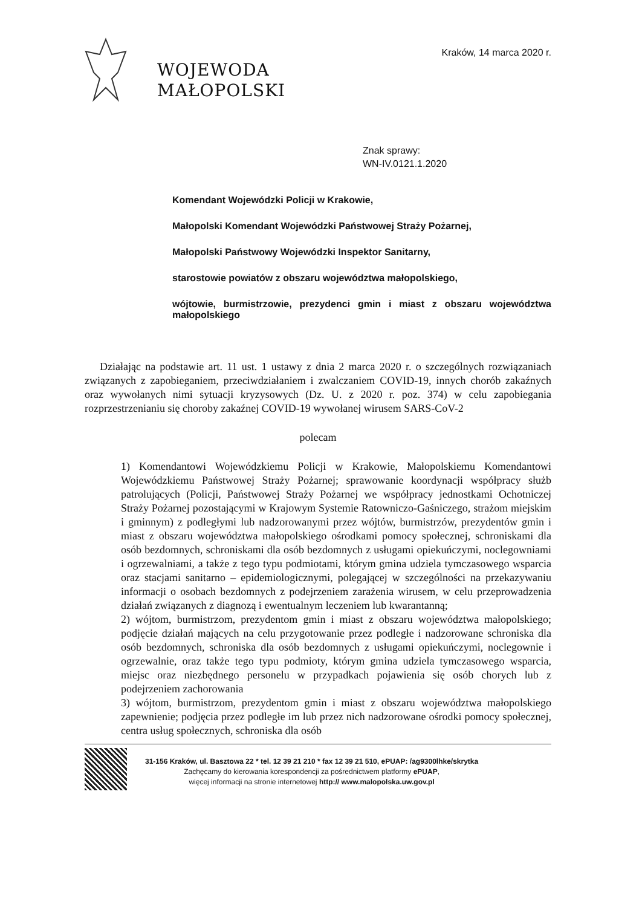WOJEWODA
MAŁOPOLSKI
Kraków, 14 marca 2020 r.
Znak sprawy:
WN-IV.0121.1.2020
Komendant Wojewódzki Policji w Krakowie,
Małopolski Komendant Wojewódzki Państwowej Straży Pożarnej,
Małopolski Państwowy Wojewódzki Inspektor Sanitarny,
starostowie powiatów z obszaru województwa małopolskiego,
wójtowie, burmistrzowie, prezydenci gmin i miast z obszaru województwa małopolskiego
Działając na podstawie art. 11 ust. 1 ustawy z dnia 2 marca 2020 r. o szczególnych rozwiązaniach związanych z zapobieganiem, przeciwdziałaniem i zwalczaniem COVID-19, innych chorób zakaźnych oraz wywołanych nimi sytuacji kryzysowych (Dz. U. z 2020 r. poz. 374) w celu zapobiegania rozprzestrzenianiu się choroby zakaźnej COVID-19 wywołanej wirusem SARS-CoV-2
polecam
1) Komendantowi Wojewódzkiemu Policji w Krakowie, Małopolskiemu Komendantowi Wojewódzkiemu Państwowej Straży Pożarnej; sprawowanie koordynacji współpracy służb patrolujących (Policji, Państwowej Straży Pożarnej we współpracy jednostkami Ochotniczej Straży Pożarnej pozostającymi w Krajowym Systemie Ratowniczo-Gaśniczego, strażom miejskim i gminnym) z podległymi lub nadzorowanymi przez wójtów, burmistrzów, prezydentów gmin i miast z obszaru województwa małopolskiego ośrodkami pomocy społecznej, schroniskami dla osób bezdomnych, schroniskami dla osób bezdomnych z usługami opiekuńczymi, noclegowniami i ogrzewalniami, a także z tego typu podmiotami, którym gmina udziela tymczasowego wsparcia oraz stacjami sanitarno – epidemiologicznymi, polegającej w szczególności na przekazywaniu informacji o osobach bezdomnych z podejrzeniem zarażenia wirusem, w celu przeprowadzenia działań związanych z diagnozą i ewentualnym leczeniem lub kwarantanną;
2) wójtom, burmistrzom, prezydentom gmin i miast z obszaru województwa małopolskiego; podjęcie działań mających na celu przygotowanie przez podległe i nadzorowane schroniska dla osób bezdomnych, schroniska dla osób bezdomnych z usługami opiekuńczymi, noclegownie i ogrzewalnie, oraz także tego typu podmioty, którym gmina udziela tymczasowego wsparcia, miejsc oraz niezbędnego personelu w przypadkach pojawienia się osób chorych lub z podejrzeniem zachorowania
3) wójtom, burmistrzom, prezydentom gmin i miast z obszaru województwa małopolskiego zapewnienie; podjęcia przez podległe im lub przez nich nadzorowane ośrodki pomocy społecznej, centra usług społecznych, schroniska dla osób
31-156 Kraków, ul. Basztowa 22 * tel. 12 39 21 210 * fax 12 39 21 510, ePUAP: /ag9300lhke/skrytka
Zachęcamy do kierowania korespondencji za pośrednictwem platformy ePUAP,
więcej informacji na stronie internetowej http:// www.malopolska.uw.gov.pl